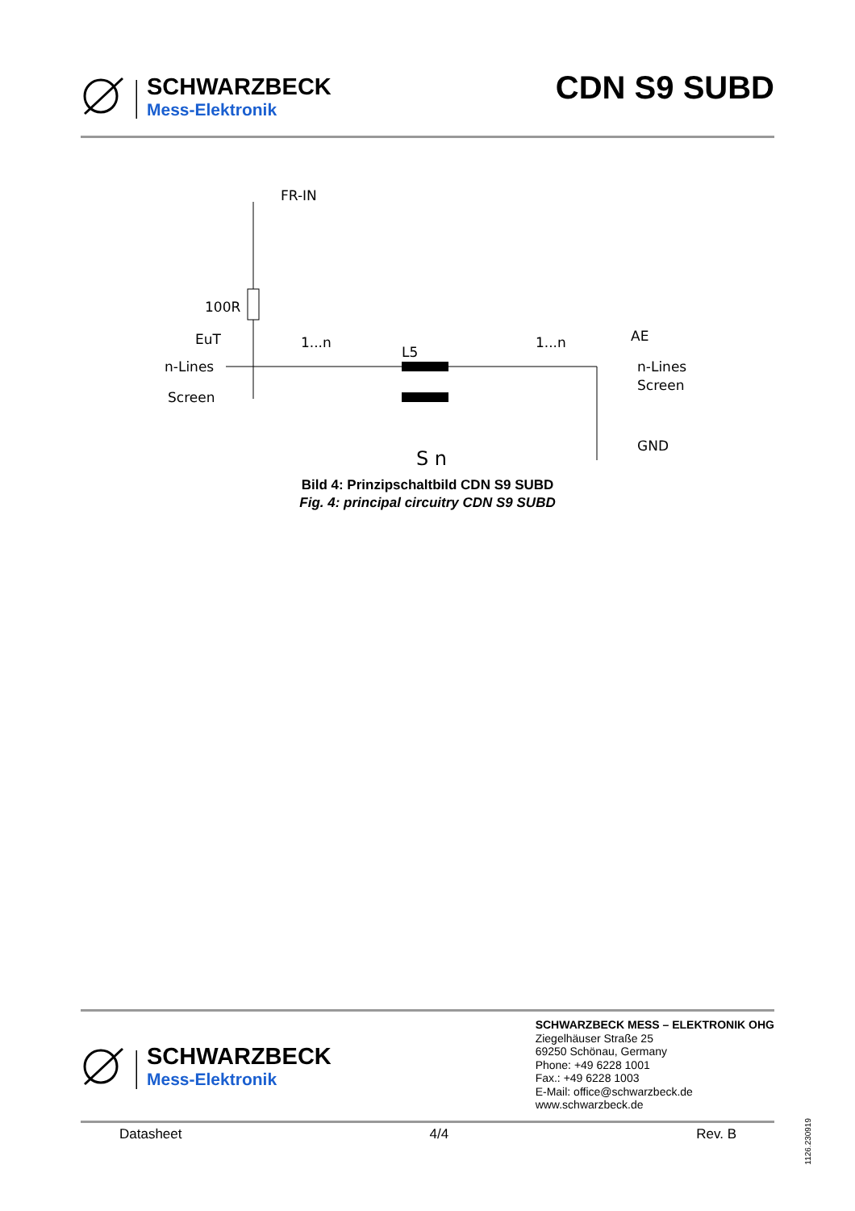SCHWARZBECK
Mess-Elektronik
CDN S9 SUBD
FR-IN
100R
EuT
n-Lines
Screen
1...n
L5
1...n
AE
n-Lines
Screen
GND
S n
Bild 4: Prinzipschaltbild CDN S9 SUBD
Fig. 4: principal circuitry CDN S9 SUBD
SCHWARZBECK
Mess-Elektronik
SCHWARZBECK MESS – ELEKTRONIK OHG
Ziegelhäuser Straße 25
69250 Schönau, Germany
Phone: +49 6228 1001
Fax.: +49 6228 1003
E-Mail: office@schwarzbeck.de
www.schwarzbeck.de
Datasheet 4/4 Rev. B
1126.230919